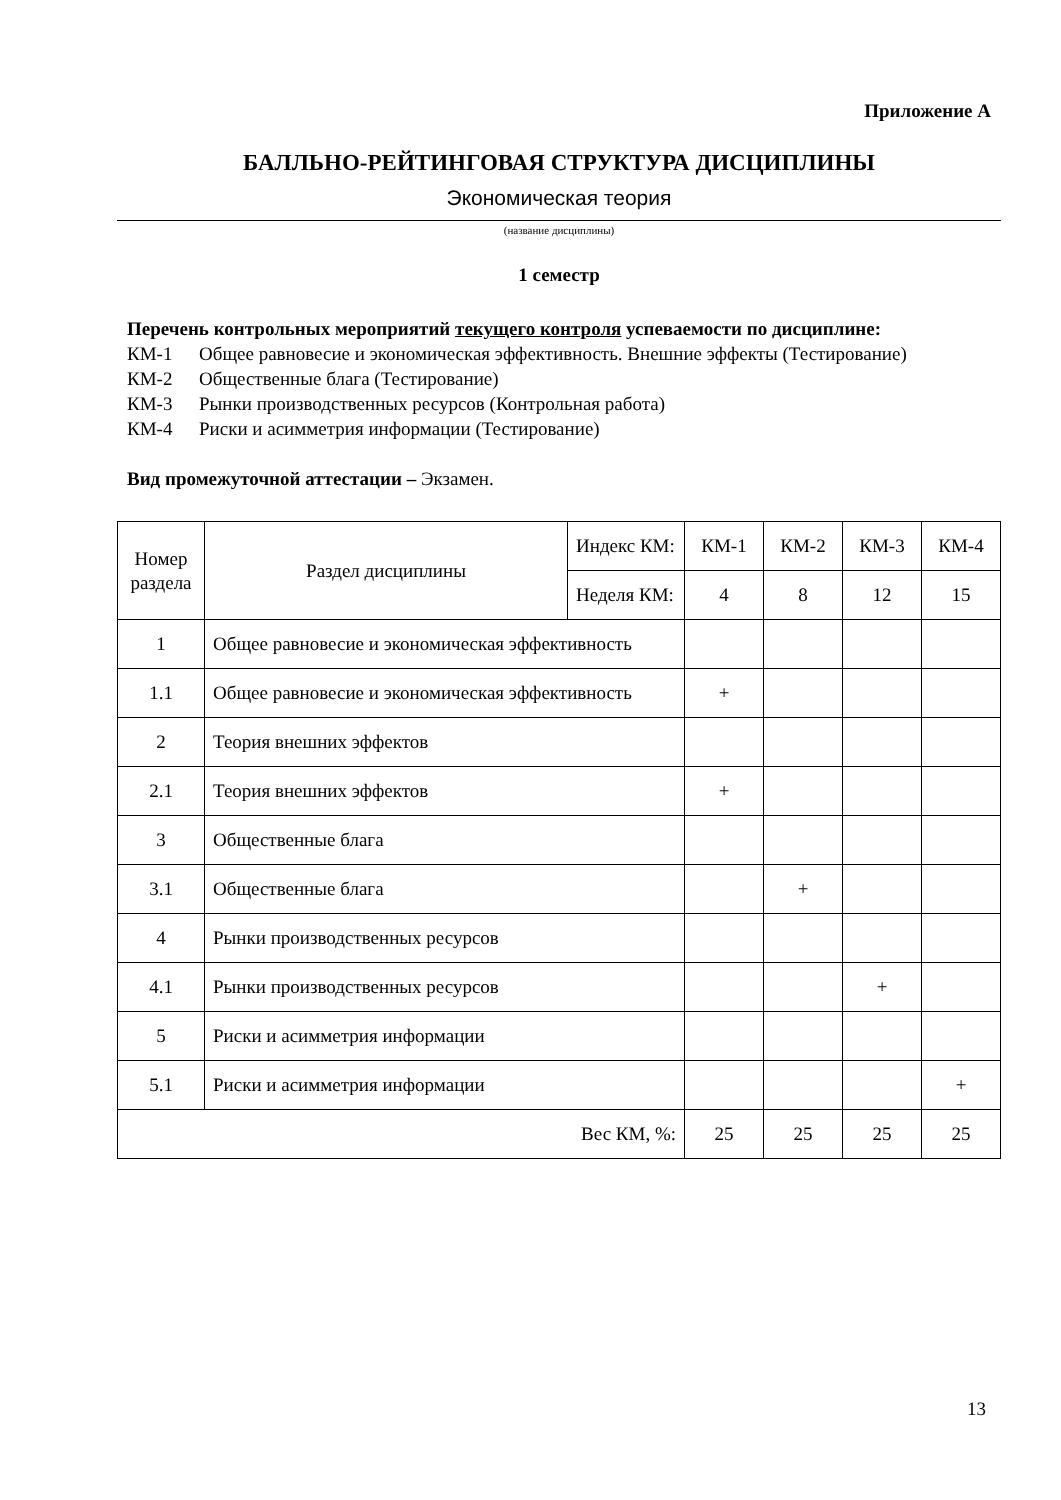Приложение А
БАЛЛЬНО-РЕЙТИНГОВАЯ СТРУКТУРА ДИСЦИПЛИНЫ
Экономическая теория
(название дисциплины)
1 семестр
Перечень контрольных мероприятий текущего контроля успеваемости по дисциплине:
КМ-1 Общее равновесие и экономическая эффективность. Внешние эффекты (Тестирование)
КМ-2 Общественные блага (Тестирование)
КМ-3 Рынки производственных ресурсов (Контрольная работа)
КМ-4 Риски и асимметрия информации (Тестирование)
Вид промежуточной аттестации – Экзамен.
| Номер раздела | Раздел дисциплины | Индекс КМ: | КМ-1 | КМ-2 | КМ-3 | КМ-4 |
| | | Неделя КМ: | 4 | 8 | 12 | 15 |
| 1 | Общее равновесие и экономическая эффективность | | | | | |
| 1.1 | Общее равновесие и экономическая эффективность | | + | | | |
| 2 | Теория внешних эффектов | | | | | |
| 2.1 | Теория внешних эффектов | | + | | | |
| 3 | Общественные блага | | | | | |
| 3.1 | Общественные блага | | | + | | |
| 4 | Рынки производственных ресурсов | | | | | |
| 4.1 | Рынки производственных ресурсов | | | | + | |
| 5 | Риски и асимметрия информации | | | | | |
| 5.1 | Риски и асимметрия информации | | | | | + |
| Вес КМ, %: | | | 25 | 25 | 25 | 25 |
13